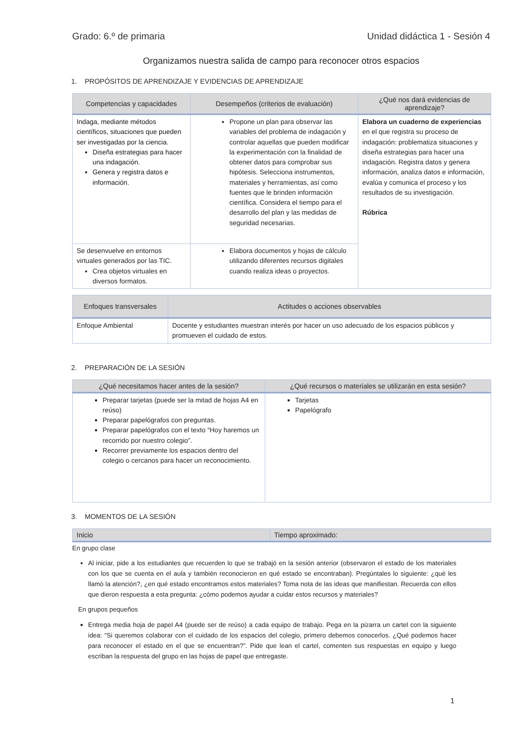Grado: 6.º de primaria Unidad didáctica 1 - Sesión 4
Organizamos nuestra salida de campo para reconocer otros espacios
1. PROPÓSITOS DE APRENDIZAJE Y EVIDENCIAS DE APRENDIZAJE
| Competencias y capacidades | Desempeños (criterios de evaluación) | ¿Qué nos dará evidencias de aprendizaje? |
| --- | --- | --- |
| Indaga, mediante métodos científicos, situaciones que pueden ser investigadas por la ciencia. Diseña estrategias para hacer una indagación. Genera y registra datos e información. | Propone un plan para observar las variables del problema de indagación y controlar aquellas que pueden modificar la experimentación con la finalidad de obtener datos para comprobar sus hipótesis. Selecciona instrumentos, materiales y herramientas, así como fuentes que le brinden información científica. Considera el tiempo para el desarrollo del plan y las medidas de seguridad necesarias. | Elabora un cuaderno de experiencias en el que registra su proceso de indagación: problematiza situaciones y diseña estrategias para hacer una indagación. Registra datos y genera información, analiza datos e información, evalúa y comunica el proceso y los resultados de su investigación. Rúbrica |
| Se desenvuelve en entornos virtuales generados por las TIC. Crea objetos virtuales en diversos formatos. | Elabora documentos y hojas de cálculo utilizando diferentes recursos digitales cuando realiza ideas o proyectos. | |
| Enfoques transversales | Actitudes o acciones observables |
| --- | --- |
| Enfoque Ambiental | Docente y estudiantes muestran interés por hacer un uso adecuado de los espacios públicos y promueven el cuidado de estos. |
2. PREPARACIÓN DE LA SESIÓN
| ¿Qué necesitamos hacer antes de la sesión? | ¿Qué recursos o materiales se utilizarán en esta sesión? |
| --- | --- |
| Preparar tarjetas (puede ser la mitad de hojas A4 en reúso) Preparar papelógrafos con preguntas. Preparar papelógrafos con el texto “Hoy haremos un recorrido por nuestro colegio”. Recorrer previamente los espacios dentro del colegio o cercanos para hacer un reconocimiento. | Tarjetas Papelógrafo |
3. MOMENTOS DE LA SESIÓN
| Inicio | Tiempo aproximado: |
| --- | --- |
En grupo clase
Al iniciar, pide a los estudiantes que recuerden lo que se trabajó en la sesión anterior (observaron el estado de los materiales con los que se cuenta en el aula y también reconocieron en qué estado se encontraban). Pregúntales lo siguiente: ¿qué les llamó la atención?, ¿en qué estado encontramos estos materiales? Toma nota de las ideas que manifiestan. Recuerda con ellos que dieron respuesta a esta pregunta: ¿cómo podemos ayudar a cuidar estos recursos y materiales?
En grupos pequeños
Entrega media hoja de papel A4 (puede ser de reúso) a cada equipo de trabajo. Pega en la pizarra un cartel con la siguiente idea: “Si queremos colaborar con el cuidado de los espacios del colegio, primero debemos conocerlos. ¿Qué podemos hacer para reconocer el estado en el que se encuentran?”. Pide que lean el cartel, comenten sus respuestas en equipo y luego escriban la respuesta del grupo en las hojas de papel que entregaste.
1